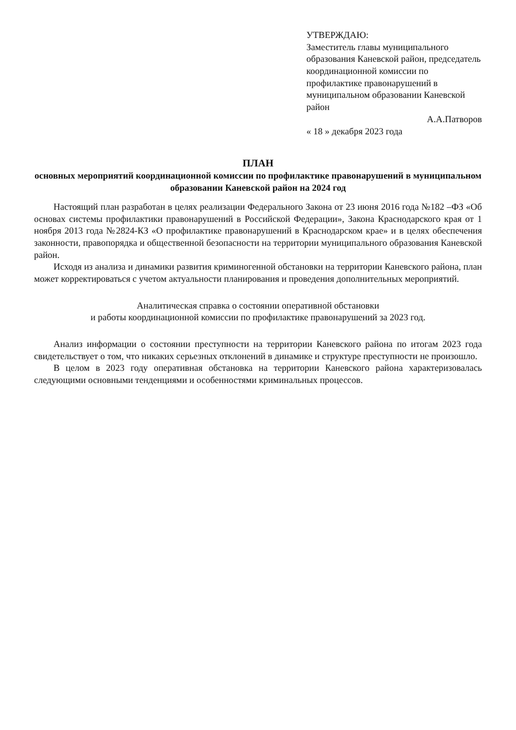УТВЕРЖДАЮ:
Заместитель главы муниципального образования Каневской район, председатель координационной комиссии по профилактике правонарушений в муниципальном образовании Каневской район
А.А.Патворов
« 18 » декабря 2023 года
ПЛАН
основных мероприятий координационной комиссии по профилактике правонарушений в муниципальном образовании Каневской район на 2024 год
Настоящий план разработан в целях реализации Федерального Закона от 23 июня 2016 года №182 –ФЗ «Об основах системы профилактики правонарушений в Российской Федерации», Закона Краснодарского края от 1 ноября 2013 года №2824-КЗ «О профилактике правонарушений в Краснодарском крае» и в целях обеспечения законности, правопорядка и общественной безопасности на территории муниципального образования Каневской район.
Исходя из анализа и динамики развития криминогенной обстановки на территории Каневского района, план может корректироваться с учетом актуальности планирования и проведения дополнительных мероприятий.
Аналитическая справка о состоянии оперативной обстановки
и работы координационной комиссии по профилактике правонарушений за 2023 год.
Анализ информации о состоянии преступности на территории Каневского района по итогам 2023 года свидетельствует о том, что никаких серьезных отклонений в динамике и структуре преступности не произошло.
В целом в 2023 году оперативная обстановка на территории Каневского района характеризовалась следующими основными тенденциями и особенностями криминальных процессов.